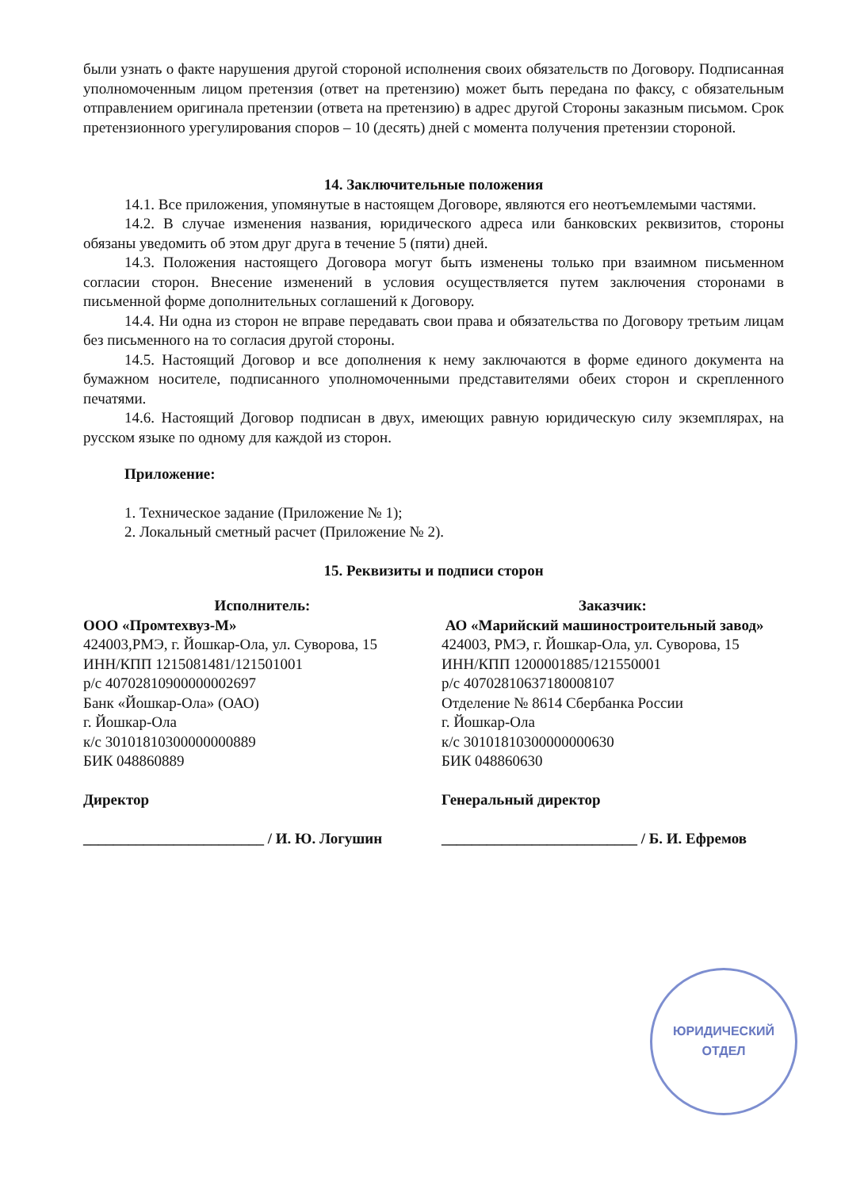были узнать о факте нарушения другой стороной исполнения своих обязательств по Договору. Подписанная уполномоченным лицом претензия (ответ на претензию) может быть передана по факсу, с обязательным отправлением оригинала претензии (ответа на претензию) в адрес другой Стороны заказным письмом. Срок претензионного урегулирования споров – 10 (десять) дней с момента получения претензии стороной.
14. Заключительные положения
14.1. Все приложения, упомянутые в настоящем Договоре, являются его неотъемлемыми частями.
14.2. В случае изменения названия, юридического адреса или банковских реквизитов, стороны обязаны уведомить об этом друг друга в течение 5 (пяти) дней.
14.3. Положения настоящего Договора могут быть изменены только при взаимном письменном согласии сторон. Внесение изменений в условия осуществляется путем заключения сторонами в письменной форме дополнительных соглашений к Договору.
14.4. Ни одна из сторон не вправе передавать свои права и обязательства по Договору третьим лицам без письменного на то согласия другой стороны.
14.5. Настоящий Договор и все дополнения к нему заключаются в форме единого документа на бумажном носителе, подписанного уполномоченными представителями обеих сторон и скрепленного печатями.
14.6. Настоящий Договор подписан в двух, имеющих равную юридическую силу экземплярах, на русском языке по одному для каждой из сторон.
Приложение:
1. Техническое задание (Приложение № 1);
2. Локальный сметный расчет (Приложение № 2).
15. Реквизиты и подписи сторон
Исполнитель:
ООО «Промтехвуз-М»
424003,РМЭ, г. Йошкар-Ола, ул. Суворова, 15
ИНН/КПП 1215081481/121501001
р/с 40702810900000002697
Банк «Йошкар-Ола» (ОАО)
г. Йошкар-Ола
к/с 30101810300000000889
БИК 048860889
Директор
________________________ / И. Ю. Логушин
Заказчик:
АО «Марийский машиностроительный завод»
424003, РМЭ, г. Йошкар-Ола, ул. Суворова, 15
ИНН/КПП 1200001885/121550001
р/с 40702810637180008107
Отделение № 8614 Сбербанка России
г. Йошкар-Ола
к/с 30101810300000000630
БИК 048860630
Генеральный директор
__________________________ / Б. И. Ефремов
ЮРИДИЧЕСКИЙ
ОТДЕЛ